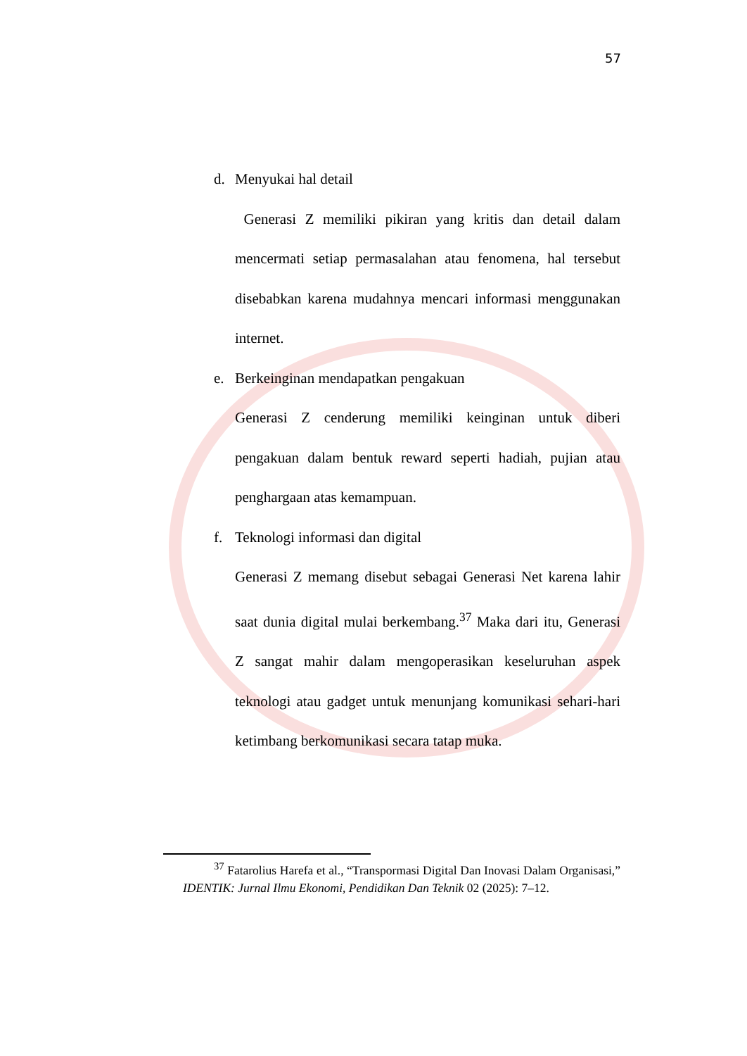57
d. Menyukai hal detail
Generasi Z memiliki pikiran yang kritis dan detail dalam mencermati setiap permasalahan atau fenomena, hal tersebut disebabkan karena mudahnya mencari informasi menggunakan internet.
e. Berkeinginan mendapatkan pengakuan
Generasi Z cenderung memiliki keinginan untuk diberi pengakuan dalam bentuk reward seperti hadiah, pujian atau penghargaan atas kemampuan.
f. Teknologi informasi dan digital
Generasi Z memang disebut sebagai Generasi Net karena lahir saat dunia digital mulai berkembang.<sup>37</sup> Maka dari itu, Generasi Z sangat mahir dalam mengoperasikan keseluruhan aspek teknologi atau gadget untuk menunjang komunikasi sehari-hari ketimbang berkomunikasi secara tatap muka.
<sup>37</sup> Fatarolius Harefa et al., “Transpormasi Digital Dan Inovasi Dalam Organisasi,” IDENTIK: Jurnal Ilmu Ekonomi, Pendidikan Dan Teknik 02 (2025): 7–12.